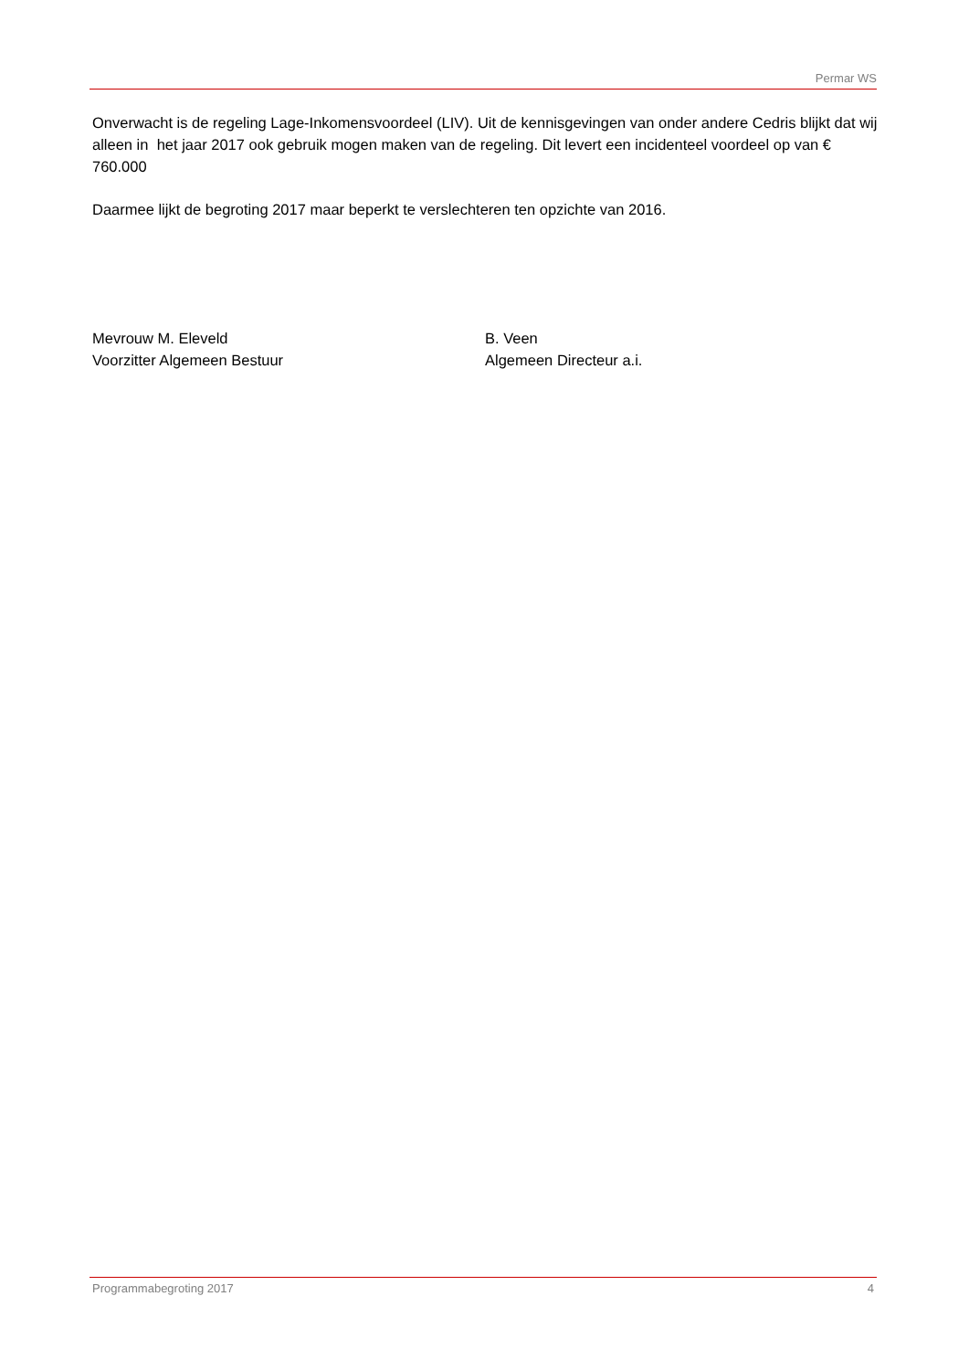Permar WS
Onverwacht is de regeling Lage-Inkomensvoordeel (LIV). Uit de kennisgevingen van onder andere Cedris blijkt dat wij alleen in het jaar 2017 ook gebruik mogen maken van de regeling. Dit levert een incidenteel voordeel op van € 760.000
Daarmee lijkt de begroting 2017 maar beperkt te verslechteren ten opzichte van 2016.
Mevrouw M. Eleveld
Voorzitter Algemeen Bestuur
B. Veen
Algemeen Directeur a.i.
Programmabegroting 2017 4